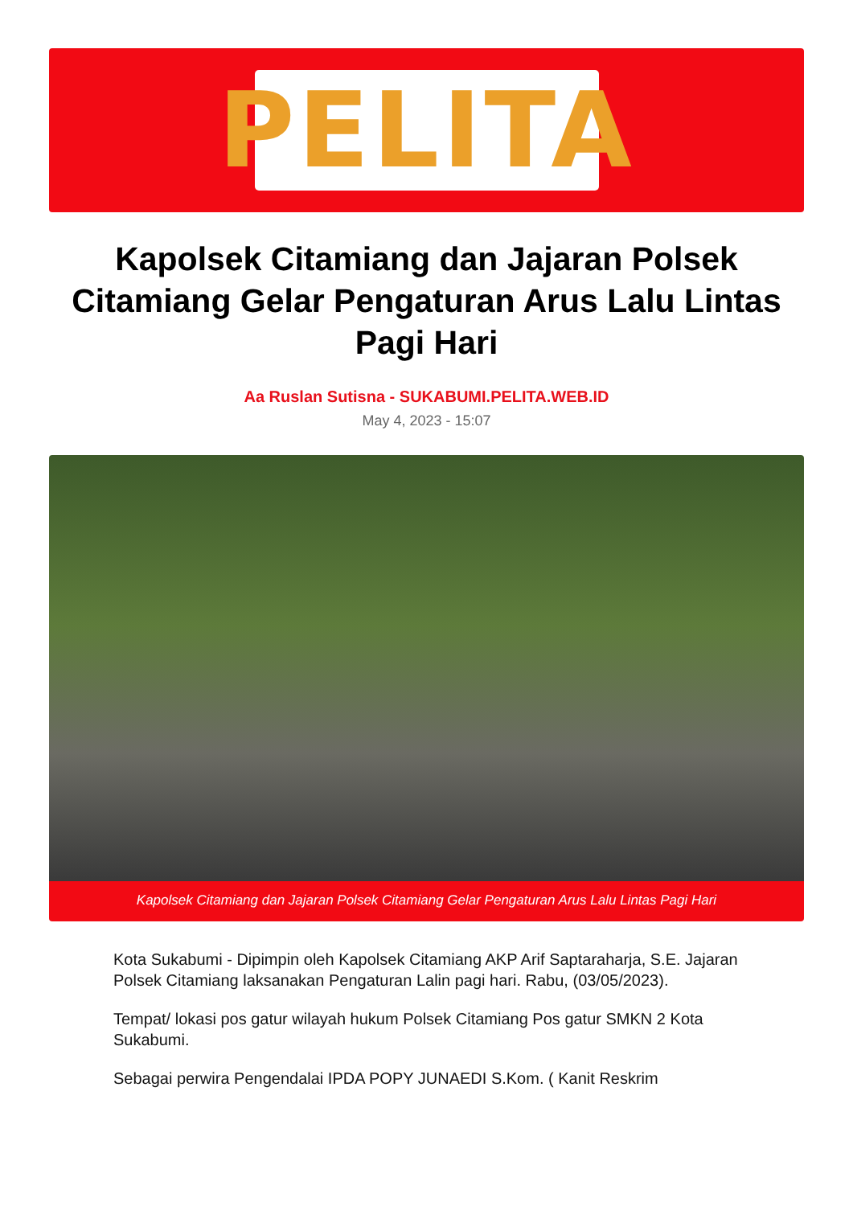PELITA
Kapolsek Citamiang dan Jajaran Polsek Citamiang Gelar Pengaturan Arus Lalu Lintas Pagi Hari
Aa Ruslan Sutisna - SUKABUMI.PELITA.WEB.ID
May 4, 2023 - 15:07
Kapolsek Citamiang dan Jajaran Polsek Citamiang Gelar Pengaturan Arus Lalu Lintas Pagi Hari
Kota Sukabumi - Dipimpin oleh Kapolsek Citamiang AKP Arif Saptaraharja, S.E. Jajaran Polsek Citamiang laksanakan Pengaturan Lalin pagi hari. Rabu, (03/05/2023).
Tempat/ lokasi pos gatur wilayah hukum Polsek Citamiang Pos gatur SMKN 2 Kota Sukabumi.
Sebagai perwira Pengendalai IPDA POPY JUNAEDI S.Kom. ( Kanit Reskrim